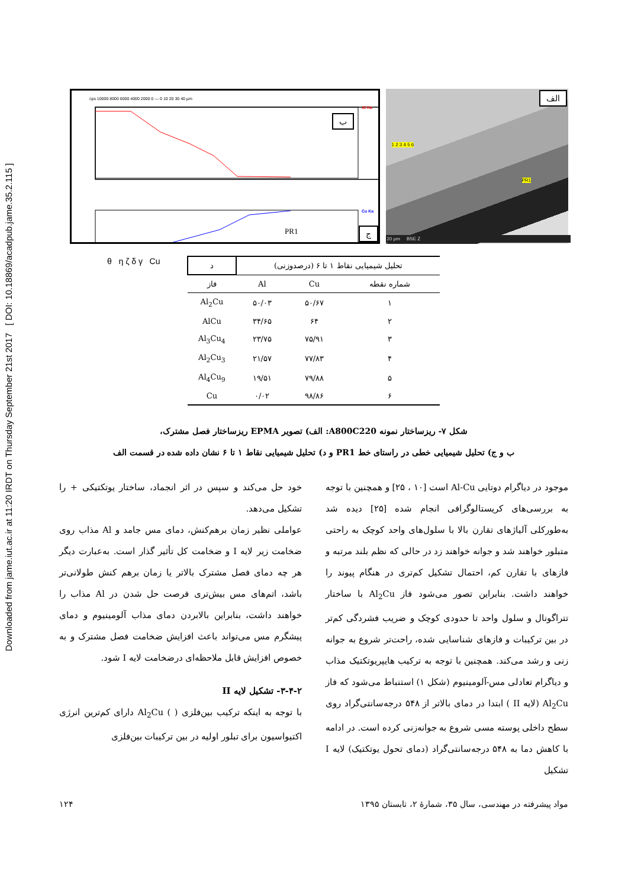Downloaded from jame.iut.ac.ir at 11:20 IRDT on Thursday September 21st 2017 [ DOI: 10.18869/acadpub.jame.35.2.115 ]
Al Ka
Cu Ka
cps 10000 8000 6000 4000 2000 0 — 0 10 20 30 40 µm
θ η ζ δ γ Cu
PR1
ب
ج
الف
1 2 3 4 5 6
PR1
20 µm BSE Z
| تحلیل شیمیایی نقاط ۱ تا ۶ (درصدوزنی) | | | د |
| --- | --- | --- | --- |
| شماره نقطه | Cu | Al | فاز |
| ۱ | ۵۰/۶۷ | ۵۰/۰۳ | Al<sub>2</sub>Cu |
| ۲ | ۶۴ | ۳۴/۶۵ | AlCu |
| ۳ | ۷۵/۹۱ | ۲۳/۷۵ | Al<sub>3</sub>Cu<sub>4</sub> |
| ۴ | ۷۷/۸۳ | ۲۱/۵۷ | Al<sub>2</sub>Cu<sub>3</sub> |
| ۵ | ۷۹/۸۸ | ۱۹/۵۱ | Al<sub>4</sub>Cu<sub>9</sub> |
| ۶ | ۹۸/۸۶ | ۰/۰۲ | Cu |
شکل ۷- ریزساختار نمونه A800C220: الف) تصویر EPMA ریزساختار فصل مشترک،
ب و ج) تحلیل شیمیایی خطی در راستای خط PR1 و د) تحلیل شیمیایی نقاط ۱ تا ۶ نشان داده شده در قسمت الف
خود حل می‌کند و سپس در اثر انجماد، ساختار یوتکتیکی + را تشکیل می‌دهد.
عواملی نظیر زمان برهم‌کنش، دمای مس جامد و Al مذاب روی ضخامت زیر لایه I و ضخامت کل تأثیر گذار است. به‌عبارت دیگر هر چه دمای فصل مشترک بالاتر یا زمان برهم کنش طولانی‌تر باشد، اتم‌های مس بیش‌تری فرصت حل شدن در Al مذاب را خواهند داشت، بنابراین بالابردن دمای مذاب آلومینیوم و دمای پیشگرم مس می‌تواند باعث افزایش ضخامت فصل مشترک و به خصوص افزایش قابل ملاحظه‌ای درضخامت لایه I شود.
۳-۴-۲- تشکیل لایه II
با توجه به اینکه ترکیب بین‌فلزی ( ) Al<sub>2</sub>Cu دارای کم‌ترین انرژی اکتیواسیون برای تبلور اولیه در بین ترکیبات بین‌فلزی
موجود در دیاگرام دوتایی Al-Cu است [۱۰ ، ۲۵] و همچنین با توجه به بررسی‌های کریستالوگرافی انجام شده [۲۵] دیده شد به‌طورکلی آلیاژهای تقارن بالا با سلول‌های واحد کوچک به راحتی متبلور خواهند شد و جوانه خواهند زد در حالی که نظم بلند مرتبه و فازهای با تقارن کم، احتمال تشکیل کم‌تری در هنگام پیوند را خواهند داشت. بنابراین تصور می‌شود فاز Al<sub>2</sub>Cu با ساختار تتراگونال و سلول واحد تا حدودی کوچک و ضریب فشردگی کم‌تر در بین ترکیبات و فازهای شناسایی شده، راحت‌تر شروع به جوانه زنی و رشد می‌کند. همچنین با توجه به ترکیب هایپریوتکتیک مذاب و دیاگرام تعادلی مس-آلومینیوم (شکل ۱) استنباط می‌شود که فاز Al<sub>2</sub>Cu (لایه II ) ابتدا در دمای بالاتر از ۵۴۸ درجه‌سانتی‌گراد روی سطح داخلی پوسته مسی شروع به جوانه‌زنی کرده است. در ادامه با کاهش دما به ۵۴۸ درجه‌سانتی‌گراد (دمای تحول یوتکتیک) لایه I تشکیل
۱۲۴ مواد پیشرفته در مهندسی، سال ۳۵، شمارهٔ ۲، تابستان ۱۳۹۵